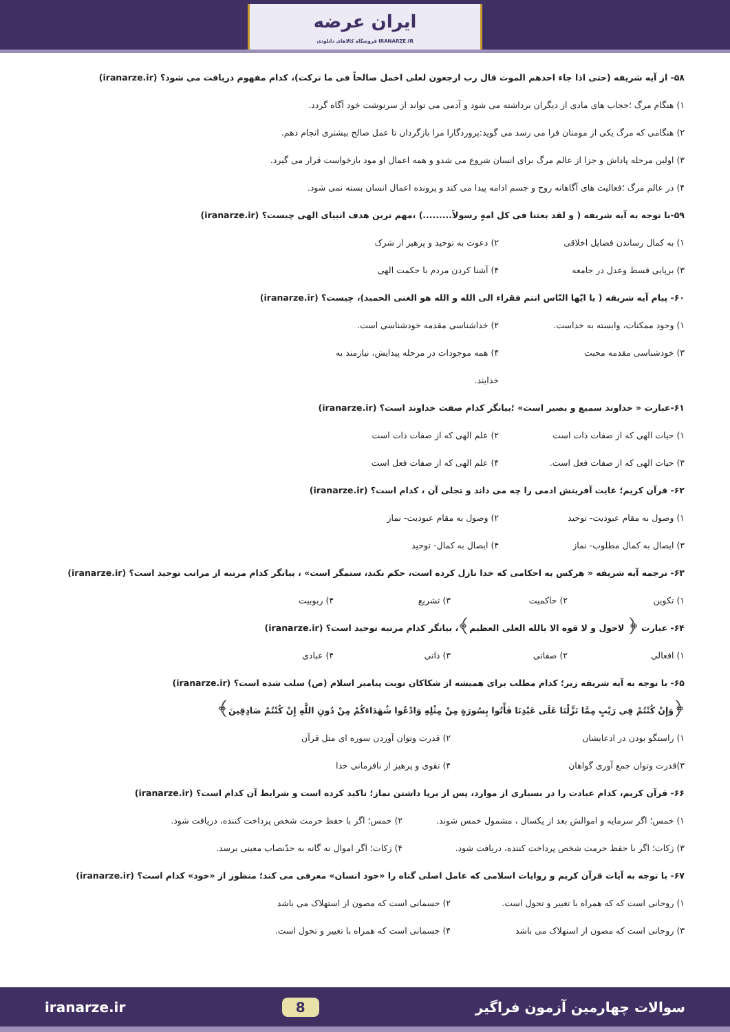ایران عرضه
فروشگاه کالاهای دانلودی IRANARZE.IR
۵۸- از آیه شریفه (حتی اذا جاء احدهم الموت قال رب ارجعون لعلی اخمل صالحاً فی ما ترکت)، کدام مفهوم دریافت می شود؟ (iranarze.ir)
۱) هنگام مرگ ؛حجاب های مادی از دیگران برداشته می شود و آدمی می تواند از سرنوشت خود آگاه گردد.
۲) هنگامی که مرگ یکی از مومنان فرا می رسد می گوید:پروردگارا مرا بازگردان تا عمل صالح بیشتری انجام دهم.
۳) اولین مرحله پاداش و جزا از عالم مرگ برای انسان شروع می شدو و همه اعمال او مود بازخواست قرار می گیرد.
۴) در عالم مرگ ؛فعالیت های آگاهانه روح و جسم ادامه پیدا می کند و پرونده اعمال انسان بسته نمی شود.
۵۹-با توجه به آیه شریفه ( و لقد بعثنا فی کل امهٍ رسولاً.........) ،مهم ترین هدف انبیای الهی چیست؟ (iranarze.ir)
۱) به کمال رساندن فضایل اخلاقی ۲) دعوت به توحید و پرهیز از شرک
۳) برپایی قسط وعدل در جامعه ۴) آشنا کردن مردم با حکمت الهی
۶۰- پیام آیه شریفه ( یا ایّها النّاس انتم فقراء الی الله و الله هو الغنی الحمید)، چیست؟ (iranarze.ir)
۱) وجود ممکنات، وابسته به خداست. ۲) خداشناسی مقدمه خودشناسی است.
۳) خودشناسی مقدمه محبت ۴) همه موجودات در مرحله پیدایش، نیازمند به خدایند.
۶۱-عبارت « خداوند سمیع و بصیر است» ؛بیانگر کدام صفت خداوند است؟ (iranarze.ir)
۱) حیات الهی که از صفات ذات است ۲) علم الهی که از صفات ذات است
۳) حیات الهی که از صفات فعل است. ۴) علم الهی که از صفات فعل است
۶۲- قرآن کریم؛ غایت آفرینش ادمی را چه می داند و تجلی آن ، کدام است؟ (iranarze.ir)
۱) وصول به مقام عبودیت- توحید ۲) وصول به مقام عبودیت- نماز
۳) ایصال به کمال مطلوب- نماز ۴) ایصال به کمال- توحید
۶۳- ترجمه آیه شریفه « هرکس به احکامی که خدا نازل کرده است، حکم نکند، ستمگر است» ، بیانگر کدام مرتبه از مراتب توحید است؟ (iranarze.ir)
۱) تکوین ۲) حاکمیت ۳) تشریع ۴) ربوبیت
۶۴- عبارت ﴿ لاحول و لا قوه الا بالله العلی العظیم﴾، بیانگر کدام مرتبه توحید است؟ (iranarze.ir)
۱) افعالی ۲) صفاتی ۳) ذاتی ۴) عبادی
۶۵- با توجه به آیه شریفه زیر؛ کدام مطلب برای همیشه از شکاکان نوبت پیامبر اسلام (ص) سلب شده است؟ (iranarze.ir)
﴿وَإِنْ كُنْتُمْ فِي رَيْبٍ مِمَّا نَزَّلْنَا عَلَى عَبْدِنَا فَأْتُوا بِسُورَةٍ مِنْ مِثْلِهِ وَادْعُوا شُهَدَاءَكُمْ مِنْ دُونِ اللَّهِ إِنْ كُنْتُمْ صَادِقِينَ﴾
۱) راستگو بودن در ادعایشان ۲) قدرت وتوان آوردن سوره ای مثل قرآن
۳)قدرت وتوان جمع آوری گواهان ۴) تقوی و پرهیز از نافرمانی خدا
۶۶- قرآن کریم، کدام عبادت را در بسیاری از موارد، پس از برپا داشتن نماز؛ تاکید کرده است و شرایط آن کدام است؟ (iranarze.ir)
۱) خمس؛ اگر سرمایه و اموالش بعد از یکسال ، مشمول خمس شوند. ۲) خمس؛ اگر با حفظ حرمت شخص پرداخت کننده، دریافت شود.
۳) زکات؛ اگر با حفظ حرمت شخص پرداخت کننده، دریافت شود. ۴) زکات؛ اگر اموال نه گانه به حدّنصاب معینی برسد.
۶۷- با توجه به آیات قرآن کریم و روایات اسلامی که عامل اصلی گناه را «خود انسان» معرفی می کند؛ منظور از «خود» کدام است؟ (iranarze.ir)
۱) روحانی است که که همراه با تغییر و تحول است. ۲) جسمانی است که مصون از استهلاک می باشد
۳) روحانی است که مصون از استهلاک می باشد ۴) جسمانی است که همراه با تغییر و تحول است.
iranarze.ir 8 سوالات چهارمین آزمون فراگیر